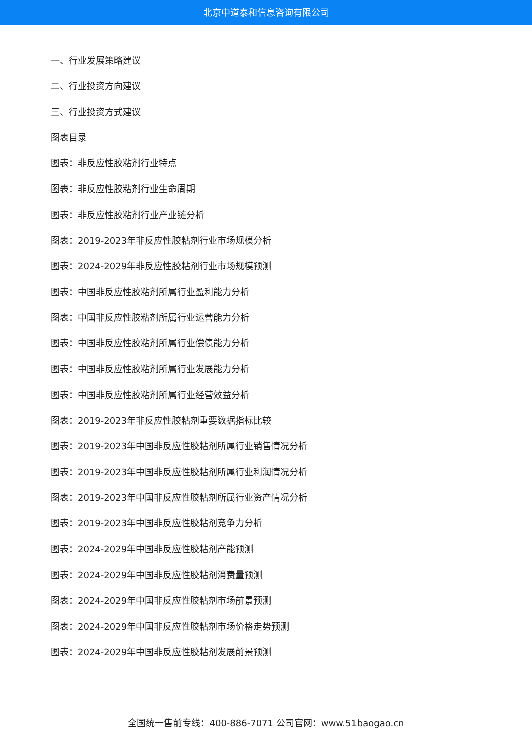北京中道泰和信息咨询有限公司
一、行业发展策略建议
二、行业投资方向建议
三、行业投资方式建议
图表目录
图表：非反应性胶粘剂行业特点
图表：非反应性胶粘剂行业生命周期
图表：非反应性胶粘剂行业产业链分析
图表：2019-2023年非反应性胶粘剂行业市场规模分析
图表：2024-2029年非反应性胶粘剂行业市场规模预测
图表：中国非反应性胶粘剂所属行业盈利能力分析
图表：中国非反应性胶粘剂所属行业运营能力分析
图表：中国非反应性胶粘剂所属行业偿债能力分析
图表：中国非反应性胶粘剂所属行业发展能力分析
图表：中国非反应性胶粘剂所属行业经营效益分析
图表：2019-2023年非反应性胶粘剂重要数据指标比较
图表：2019-2023年中国非反应性胶粘剂所属行业销售情况分析
图表：2019-2023年中国非反应性胶粘剂所属行业利润情况分析
图表：2019-2023年中国非反应性胶粘剂所属行业资产情况分析
图表：2019-2023年中国非反应性胶粘剂竞争力分析
图表：2024-2029年中国非反应性胶粘剂产能预测
图表：2024-2029年中国非反应性胶粘剂消费量预测
图表：2024-2029年中国非反应性胶粘剂市场前景预测
图表：2024-2029年中国非反应性胶粘剂市场价格走势预测
图表：2024-2029年中国非反应性胶粘剂发展前景预测
全国统一售前专线：400-886-7071 公司官网：www.51baogao.cn